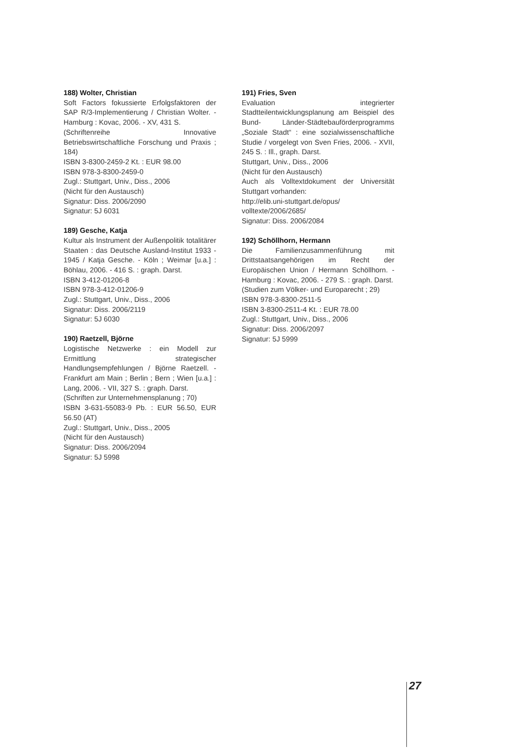188) Wolter, Christian
Soft Factors fokussierte Erfolgsfaktoren der SAP R/3-Implementierung / Christian Wolter. - Hamburg : Kovac, 2006. - XV, 431 S.
(Schriftenreihe Innovative Betriebswirtschaftliche Forschung und Praxis ; 184)
ISBN 3-8300-2459-2 Kt. : EUR 98.00
ISBN 978-3-8300-2459-0
Zugl.: Stuttgart, Univ., Diss., 2006
(Nicht für den Austausch)
Signatur: Diss. 2006/2090
Signatur: 5J 6031
189) Gesche, Katja
Kultur als Instrument der Außenpolitik totalitärer Staaten : das Deutsche Ausland-Institut 1933 - 1945 / Katja Gesche. - Köln ; Weimar [u.a.] : Böhlau, 2006. - 416 S. : graph. Darst.
ISBN 3-412-01206-8
ISBN 978-3-412-01206-9
Zugl.: Stuttgart, Univ., Diss., 2006
Signatur: Diss. 2006/2119
Signatur: 5J 6030
190) Raetzell, Björne
Logistische Netzwerke : ein Modell zur Ermittlung strategischer Handlungsempfehlungen / Björne Raetzell. - Frankfurt am Main ; Berlin ; Bern ; Wien [u.a.] : Lang, 2006. - VII, 327 S. : graph. Darst.
(Schriften zur Unternehmensplanung ; 70)
ISBN 3-631-55083-9 Pb. : EUR 56.50, EUR 56.50 (AT)
Zugl.: Stuttgart, Univ., Diss., 2005
(Nicht für den Austausch)
Signatur: Diss. 2006/2094
Signatur: 5J 5998
191) Fries, Sven
Evaluation integrierter Stadtteilentwicklungsplanung am Beispiel des Bund- Länder-Städtebauförderprogramms „Soziale Stadt“ : eine sozialwissenschaftliche Studie / vorgelegt von Sven Fries, 2006. - XVII, 245 S. : Ill., graph. Darst.
Stuttgart, Univ., Diss., 2006
(Nicht für den Austausch)
Auch als Volltextdokument der Universität Stuttgart vorhanden:
http://elib.uni-stuttgart.de/opus/
volltexte/2006/2685/
Signatur: Diss. 2006/2084
192) Schöllhorn, Hermann
Die Familienzusammenführung mit Drittstaatsangehörigen im Recht der Europäischen Union / Hermann Schöllhorn. - Hamburg : Kovac, 2006. - 279 S. : graph. Darst.
(Studien zum Völker- und Europarecht ; 29)
ISBN 978-3-8300-2511-5
ISBN 3-8300-2511-4 Kt. : EUR 78.00
Zugl.: Stuttgart, Univ., Diss., 2006
Signatur: Diss. 2006/2097
Signatur: 5J 5999
27